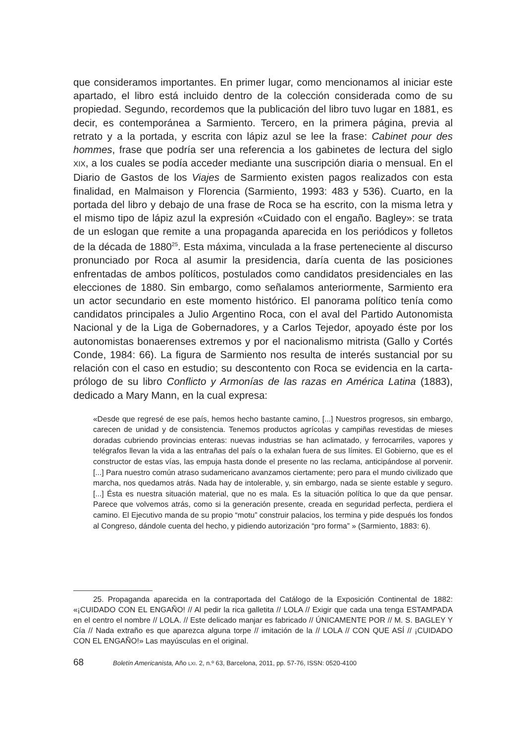que consideramos importantes. En primer lugar, como mencionamos al iniciar este apartado, el libro está incluido dentro de la colección considerada como de su propiedad. Segundo, recordemos que la publicación del libro tuvo lugar en 1881, es decir, es contemporánea a Sarmiento. Tercero, en la primera página, previa al retrato y a la portada, y escrita con lápiz azul se lee la frase: Cabinet pour des hommes, frase que podría ser una referencia a los gabinetes de lectura del siglo XIX, a los cuales se podía acceder mediante una suscripción diaria o mensual. En el Diario de Gastos de los Viajes de Sarmiento existen pagos realizados con esta finalidad, en Malmaison y Florencia (Sarmiento, 1993: 483 y 536). Cuarto, en la portada del libro y debajo de una frase de Roca se ha escrito, con la misma letra y el mismo tipo de lápiz azul la expresión «Cuidado con el engaño. Bagley»: se trata de un eslogan que remite a una propaganda aparecida en los periódicos y folletos de la década de 1880<sup>25</sup>. Esta máxima, vinculada a la frase perteneciente al discurso pronunciado por Roca al asumir la presidencia, daría cuenta de las posiciones enfrentadas de ambos políticos, postulados como candidatos presidenciales en las elecciones de 1880. Sin embargo, como señalamos anteriormente, Sarmiento era un actor secundario en este momento histórico. El panorama político tenía como candidatos principales a Julio Argentino Roca, con el aval del Partido Autonomista Nacional y de la Liga de Gobernadores, y a Carlos Tejedor, apoyado éste por los autonomistas bonaerenses extremos y por el nacionalismo mitrista (Gallo y Cortés Conde, 1984: 66). La figura de Sarmiento nos resulta de interés sustancial por su relación con el caso en estudio; su descontento con Roca se evidencia en la carta-prólogo de su libro Conflicto y Armonías de las razas en América Latina (1883), dedicado a Mary Mann, en la cual expresa:
«Desde que regresé de ese país, hemos hecho bastante camino, [...] Nuestros progresos, sin embargo, carecen de unidad y de consistencia. Tenemos productos agrícolas y campiñas revestidas de mieses doradas cubriendo provincias enteras: nuevas industrias se han aclimatado, y ferrocarriles, vapores y telégrafos llevan la vida a las entrañas del país o la exhalan fuera de sus límites. El Gobierno, que es el constructor de estas vías, las empuja hasta donde el presente no las reclama, anticipándose al porvenir. [...] Para nuestro común atraso sudamericano avanzamos ciertamente; pero para el mundo civilizado que marcha, nos quedamos atrás. Nada hay de intolerable, y, sin embargo, nada se siente estable y seguro. [...] Ésta es nuestra situación material, que no es mala. Es la situación política lo que da que pensar. Parece que volvemos atrás, como si la generación presente, creada en seguridad perfecta, perdiera el camino. El Ejecutivo manda de su propio “motu” construir palacios, los termina y pide después los fondos al Congreso, dándole cuenta del hecho, y pidiendo autorización “pro forma” » (Sarmiento, 1883: 6).
25. Propaganda aparecida en la contraportada del Catálogo de la Exposición Continental de 1882: «¡CUIDADO CON EL ENGAÑO! // Al pedir la rica galletita // LOLA // Exigir que cada una tenga ESTAMPADA en el centro el nombre // LOLA. // Este delicado manjar es fabricado // ÚNICAMENTE POR // M. S. BAGLEY Y Cía // Nada extraño es que aparezca alguna torpe // imitación de la // LOLA // CON QUE ASÍ // ¡CUIDADO CON EL ENGAÑO!» Las mayúsculas en el original.
68 Boletín Americanista, Año LXI. 2, n.º 63, Barcelona, 2011, pp. 57-76, ISSN: 0520-4100